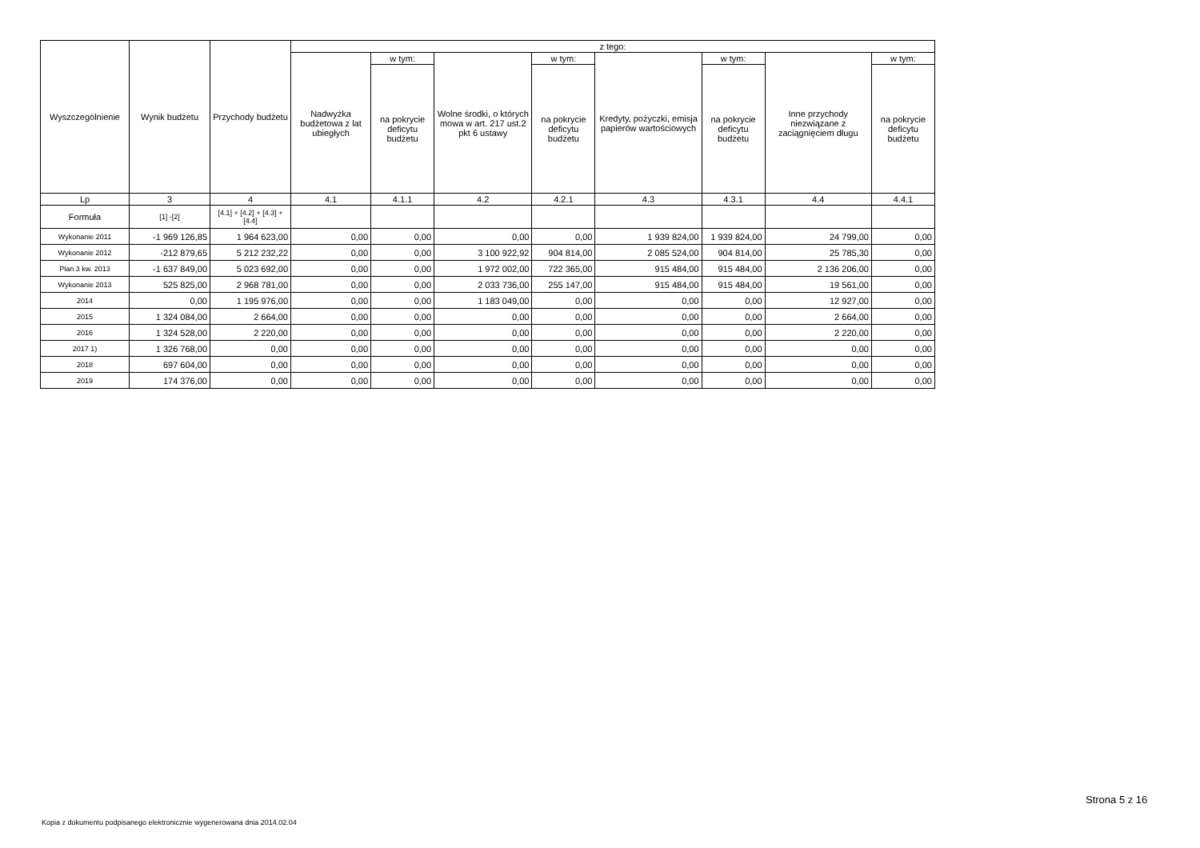| Wyszczególnienie | Wynik budżetu | Przychody budżetu | z tego: | | | | | | | |
| --- | --- | --- | --- | --- | --- | --- | --- | --- | --- | --- |
| | | | Nadwyżka budżetowa z lat ubiegłych | w tym: | Wolne środki, o których mowa w art. 217 ust.2 pkt 6 ustawy | w tym: | Kredyty, pożyczki, emisja papierów wartościowych | w tym: | Inne przychody niezwiązane z zaciągnięciem długu | w tym: |
| | | | | na pokrycie deficytu budżetu | | na pokrycie deficytu budżetu | | na pokrycie deficytu budżetu | | na pokrycie deficytu budżetu |
| Lp | 3 | 4 | 4.1 | 4.1.1 | 4.2 | 4.2.1 | 4.3 | 4.3.1 | 4.4 | 4.4.1 |
| Formuła | [1] -[2] | [4.1] + [4.2] + [4.3] + [4.4] | | | | | | | | |
| Wykonanie 2011 | -1 969 126,85 | 1 964 623,00 | 0,00 | 0,00 | 0,00 | 0,00 | 1 939 824,00 | 1 939 824,00 | 24 799,00 | 0,00 |
| Wykonanie 2012 | -212 879,65 | 5 212 232,22 | 0,00 | 0,00 | 3 100 922,92 | 904 814,00 | 2 085 524,00 | 904 814,00 | 25 785,30 | 0,00 |
| Plan 3 kw. 2013 | -1 637 849,00 | 5 023 692,00 | 0,00 | 0,00 | 1 972 002,00 | 722 365,00 | 915 484,00 | 915 484,00 | 2 136 206,00 | 0,00 |
| Wykonanie 2013 | 525 825,00 | 2 968 781,00 | 0,00 | 0,00 | 2 033 736,00 | 255 147,00 | 915 484,00 | 915 484,00 | 19 561,00 | 0,00 |
| 2014 | 0,00 | 1 195 976,00 | 0,00 | 0,00 | 1 183 049,00 | 0,00 | 0,00 | 0,00 | 12 927,00 | 0,00 |
| 2015 | 1 324 084,00 | 2 664,00 | 0,00 | 0,00 | 0,00 | 0,00 | 0,00 | 0,00 | 2 664,00 | 0,00 |
| 2016 | 1 324 528,00 | 2 220,00 | 0,00 | 0,00 | 0,00 | 0,00 | 0,00 | 0,00 | 2 220,00 | 0,00 |
| 2017 1) | 1 326 768,00 | 0,00 | 0,00 | 0,00 | 0,00 | 0,00 | 0,00 | 0,00 | 0,00 | 0,00 |
| 2018 | 697 604,00 | 0,00 | 0,00 | 0,00 | 0,00 | 0,00 | 0,00 | 0,00 | 0,00 | 0,00 |
| 2019 | 174 376,00 | 0,00 | 0,00 | 0,00 | 0,00 | 0,00 | 0,00 | 0,00 | 0,00 | 0,00 |
Strona 5 z 16
Kopia z dokumentu podpisanego elektronicznie wygenerowana dnia 2014.02.04